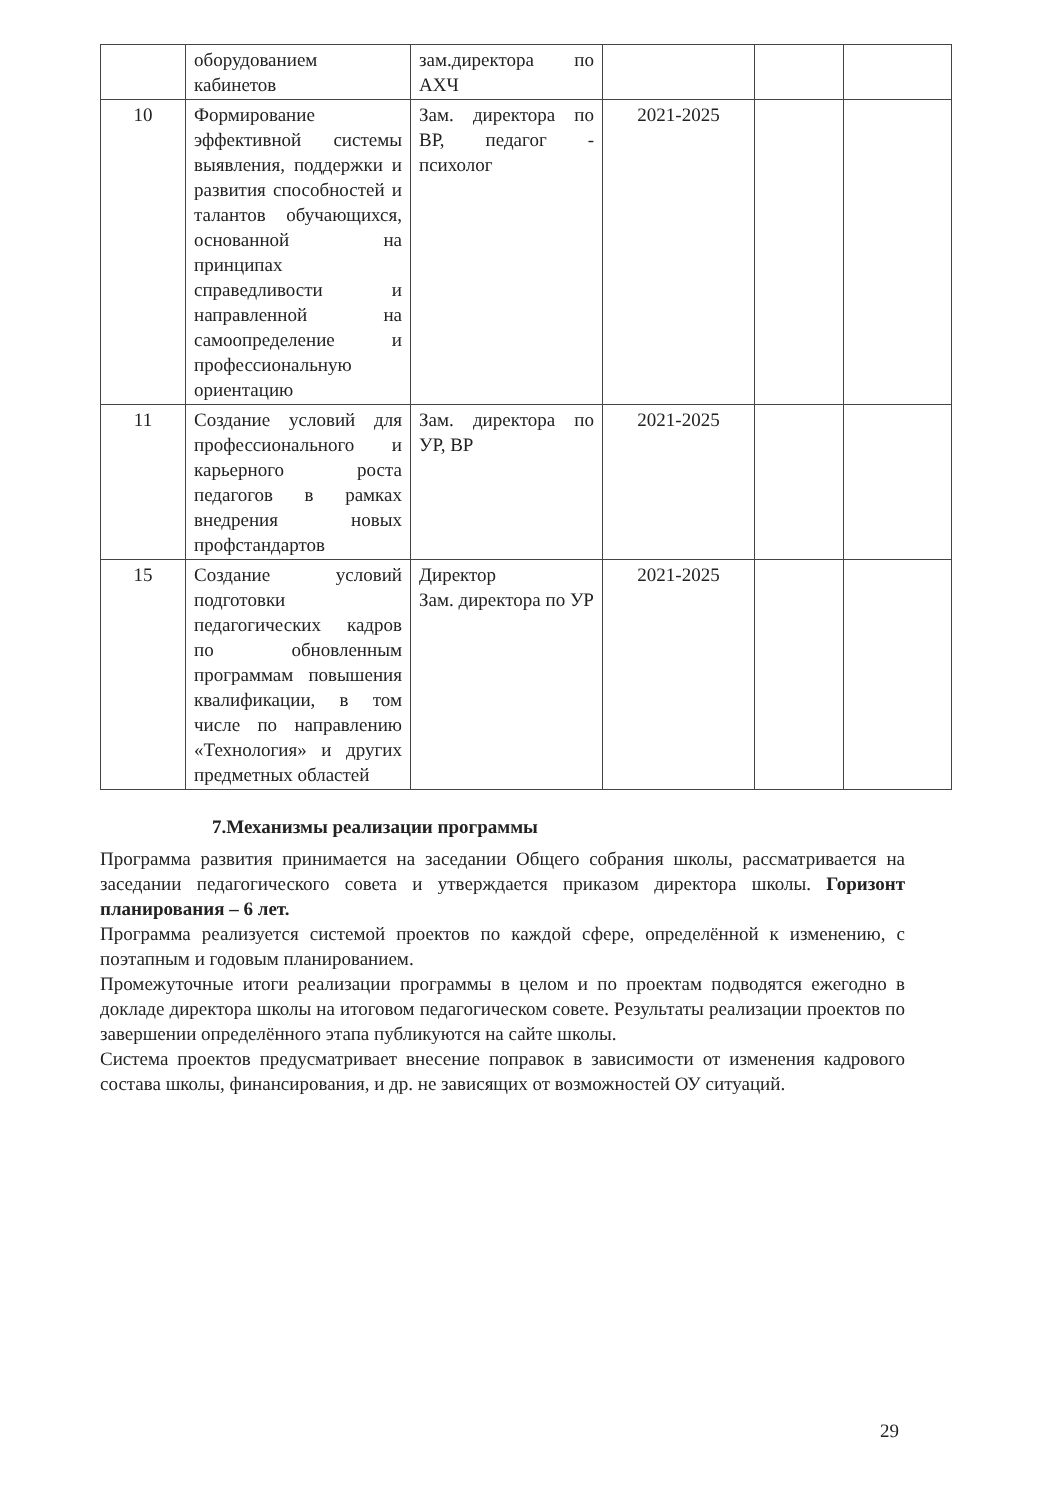| | оборудованием кабинетов | зам.директора по АХЧ | | | |
| 10 | Формирование эффективной системы выявления, поддержки и развития способностей и талантов обучающихся, основанной на принципах справедливости и направленной на самоопределение и профессиональную ориентацию | Зам. директора по ВР, педагог - психолог | 2021-2025 | | |
| 11 | Создание условий для профессионального и карьерного роста педагогов в рамках внедрения новых профстандартов | Зам. директора по УР, ВР | 2021-2025 | | |
| 15 | Создание условий подготовки педагогических кадров по обновленным программам повышения квалификации, в том числе по направлению «Технология» и других предметных областей | Директор Зам. директора по УР | 2021-2025 | | |
7.Механизмы реализации программы
Программа развития принимается на заседании Общего собрания школы, рассматривается на заседании педагогического совета и утверждается приказом директора школы. Горизонт планирования – 6 лет.
Программа реализуется системой проектов по каждой сфере, определённой к изменению, с поэтапным и годовым планированием.
Промежуточные итоги реализации программы в целом и по проектам подводятся ежегодно в докладе директора школы на итоговом педагогическом совете. Результаты реализации проектов по завершении определённого этапа публикуются на сайте школы.
Система проектов предусматривает внесение поправок в зависимости от изменения кадрового состава школы, финансирования, и др. не зависящих от возможностей ОУ ситуаций.
29